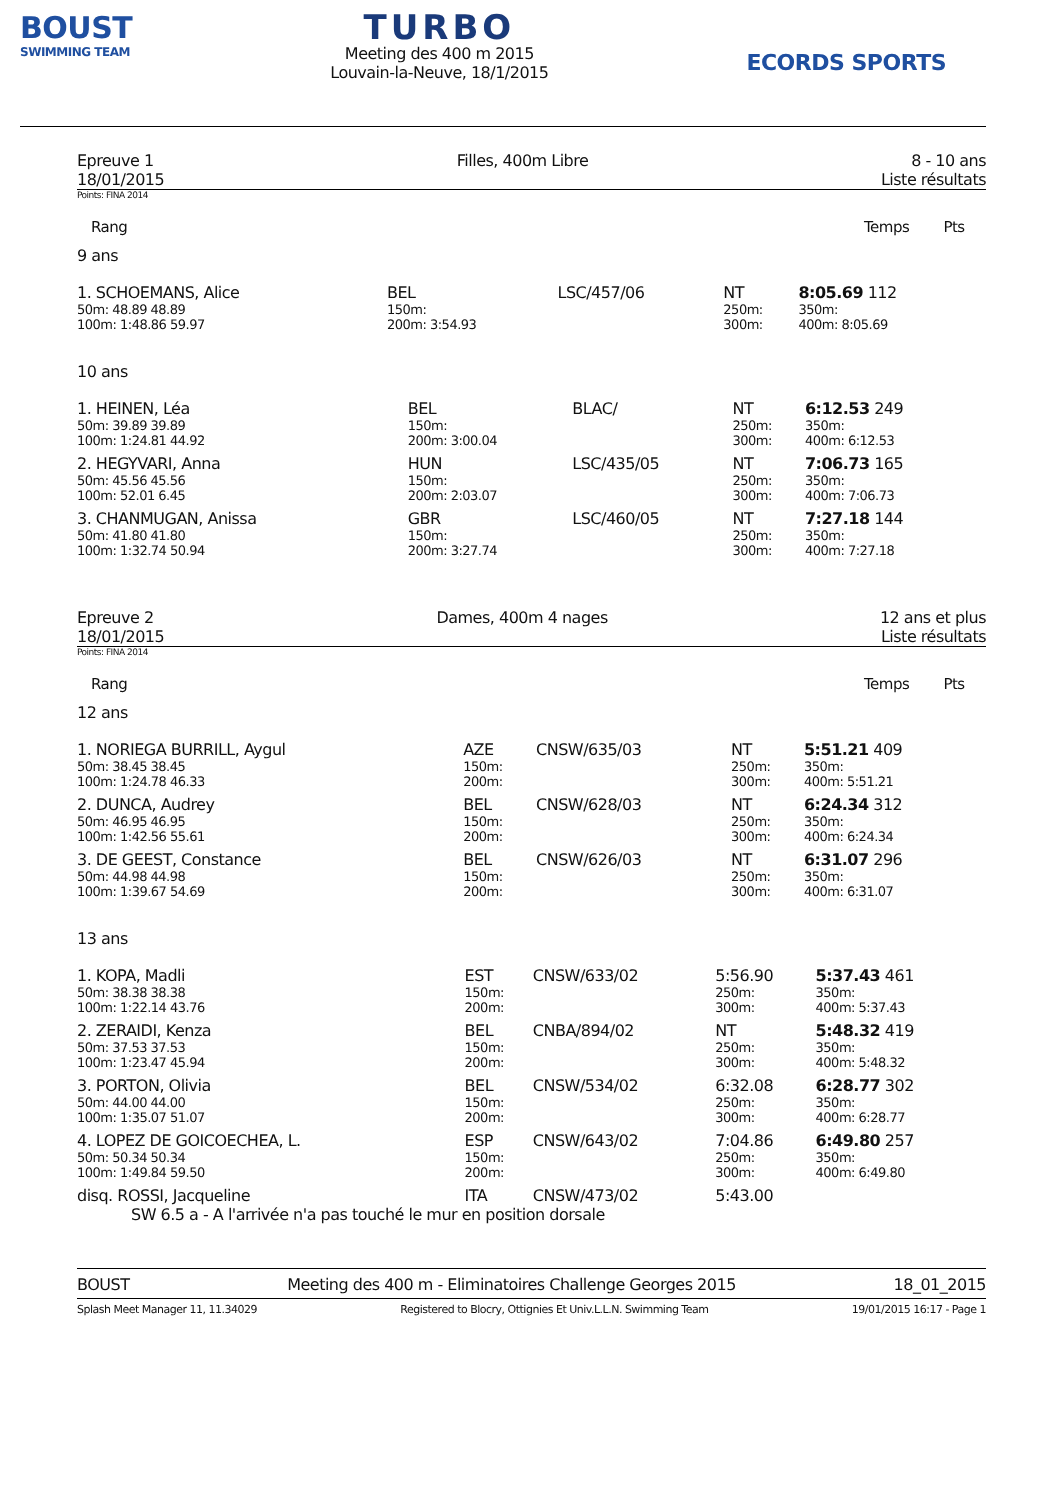BOUST
SWIMMING TEAM
TURBO
Meeting des 400 m 2015
Louvain-la-Neuve, 18/1/2015
ECORDS SPORTS
Epreuve 1
18/01/2015
Filles, 400m Libre 8 - 10 ans
Liste résultats
Points: FINA 2014
| Rang | Temps Pts |
9 ans
| 1. SCHOEMANS, Alice | BEL | LSC/457/06 | NT | 8:05.69 112 |
| 50m: 48.89 48.89 | 150m: | | 250m: | 350m: |
| 100m: 1:48.86 59.97 | 200m: 3:54.93 | | 300m: | 400m: 8:05.69 |
10 ans
| 1. HEINEN, Léa | BEL | BLAC/ | NT | 6:12.53 249 |
| 50m: 39.89 39.89 | 150m: | | 250m: | 350m: |
| 100m: 1:24.81 44.92 | 200m: 3:00.04 | | 300m: | 400m: 6:12.53 |
| 2. HEGYVARI, Anna | HUN | LSC/435/05 | NT | 7:06.73 165 |
| 50m: 45.56 45.56 | 150m: | | 250m: | 350m: |
| 100m: 52.01 6.45 | 200m: 2:03.07 | | 300m: | 400m: 7:06.73 |
| 3. CHANMUGAN, Anissa | GBR | LSC/460/05 | NT | 7:27.18 144 |
| 50m: 41.80 41.80 | 150m: | | 250m: | 350m: |
| 100m: 1:32.74 50.94 | 200m: 3:27.74 | | 300m: | 400m: 7:27.18 |
Epreuve 2
18/01/2015
Dames, 400m 4 nages 12 ans et plus
Liste résultats
Points: FINA 2014
| Rang | Temps Pts |
12 ans
| 1. NORIEGA BURRILL, Aygul | AZE | CNSW/635/03 | NT | 5:51.21 409 |
| 50m: 38.45 38.45 | 150m: | | 250m: | 350m: |
| 100m: 1:24.78 46.33 | 200m: | | 300m: | 400m: 5:51.21 |
| 2. DUNCA, Audrey | BEL | CNSW/628/03 | NT | 6:24.34 312 |
| 50m: 46.95 46.95 | 150m: | | 250m: | 350m: |
| 100m: 1:42.56 55.61 | 200m: | | 300m: | 400m: 6:24.34 |
| 3. DE GEEST, Constance | BEL | CNSW/626/03 | NT | 6:31.07 296 |
| 50m: 44.98 44.98 | 150m: | | 250m: | 350m: |
| 100m: 1:39.67 54.69 | 200m: | | 300m: | 400m: 6:31.07 |
13 ans
| 1. KOPA, Madli | EST | CNSW/633/02 | 5:56.90 | 5:37.43 461 |
| 50m: 38.38 38.38 | 150m: | | 250m: | 350m: |
| 100m: 1:22.14 43.76 | 200m: | | 300m: | 400m: 5:37.43 |
| 2. ZERAIDI, Kenza | BEL | CNBA/894/02 | NT | 5:48.32 419 |
| 50m: 37.53 37.53 | 150m: | | 250m: | 350m: |
| 100m: 1:23.47 45.94 | 200m: | | 300m: | 400m: 5:48.32 |
| 3. PORTON, Olivia | BEL | CNSW/534/02 | 6:32.08 | 6:28.77 302 |
| 50m: 44.00 44.00 | 150m: | | 250m: | 350m: |
| 100m: 1:35.07 51.07 | 200m: | | 300m: | 400m: 6:28.77 |
| 4. LOPEZ DE GOICOECHEA, L. | ESP | CNSW/643/02 | 7:04.86 | 6:49.80 257 |
| 50m: 50.34 50.34 | 150m: | | 250m: | 350m: |
| 100m: 1:49.84 59.50 | 200m: | | 300m: | 400m: 6:49.80 |
| disq. ROSSI, Jacqueline | ITA | CNSW/473/02 | 5:43.00 | |
| SW 6.5 a - A l'arrivée n'a pas touché le mur en position dorsale | | | | |
BOUST Meeting des 400 m - Eliminatoires Challenge Georges 2015 18_01_2015
Splash Meet Manager 11, 11.34029 Registered to Blocry, Ottignies Et Univ.L.L.N. Swimming Team 19/01/2015 16:17 - Page 1